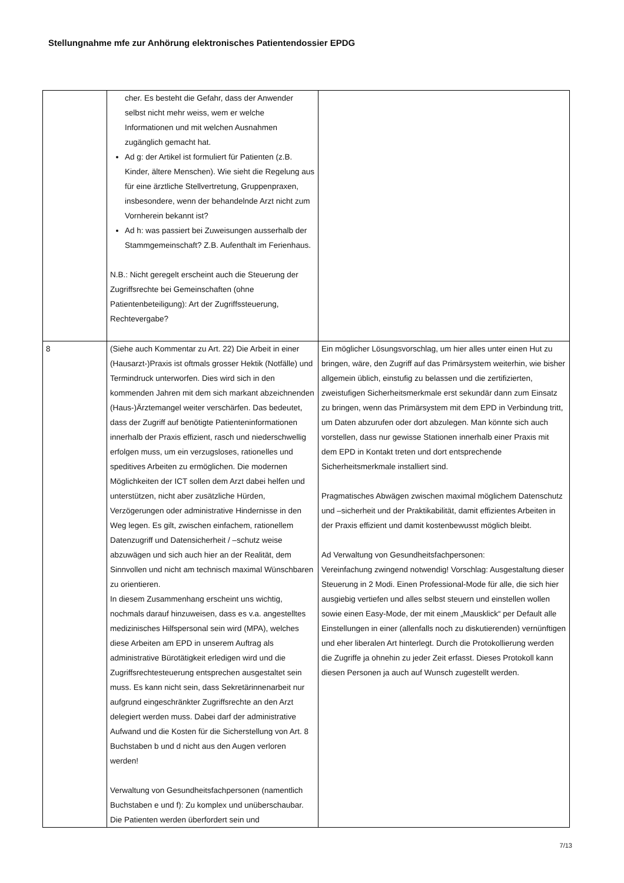Stellungnahme mfe zur Anhörung elektronisches Patientendossier EPDG
| | cher. Es besteht die Gefahr, dass der Anwender selbst nicht mehr weiss, wem er welche Informationen und mit welchen Ausnahmen zugänglich gemacht hat. Ad g: der Artikel ist formuliert für Patienten (z.B. Kinder, ältere Menschen). Wie sieht die Regelung aus für eine ärztliche Stellvertretung, Gruppenpraxen, insbesondere, wenn der behandelnde Arzt nicht zum Vornherein bekannt ist? Ad h: was passiert bei Zuweisungen ausserhalb der Stammgemeinschaft? Z.B. Aufenthalt im Ferienhaus. N.B.: Nicht geregelt erscheint auch die Steuerung der Zugriffsrechte bei Gemeinschaften (ohne Patientenbeteiligung): Art der Zugriffssteuerung, Rechtevergabe? | |
| 8 | (Siehe auch Kommentar zu Art. 22) Die Arbeit in einer (Hausarzt-)Praxis ist oftmals grosser Hektik (Notfälle) und Termindruck unterworfen. Dies wird sich in den kommenden Jahren mit dem sich markant abzeichnenden (Haus-)Ärztemangel weiter verschärfen. Das bedeutet, dass der Zugriff auf benötigte Patienteninformationen innerhalb der Praxis effizient, rasch und niederschwellig erfolgen muss, um ein verzugsloses, rationelles und speditives Arbeiten zu ermöglichen. Die modernen Möglichkeiten der ICT sollen dem Arzt dabei helfen und unterstützen, nicht aber zusätzliche Hürden, Verzögerungen oder administrative Hindernisse in den Weg legen. Es gilt, zwischen einfachem, rationellem Datenzugriff und Datensicherheit / –schutz weise abzuwägen und sich auch hier an der Realität, dem Sinnvollen und nicht am technisch maximal Wünschbaren zu orientieren. In diesem Zusammenhang erscheint uns wichtig, nochmals darauf hinzuweisen, dass es v.a. angestelltes medizinisches Hilfspersonal sein wird (MPA), welches diese Arbeiten am EPD in unserem Auftrag als administrative Bürotätigkeit erledigen wird und die Zugriffsrechtesteuerung entsprechen ausgestaltet sein muss. Es kann nicht sein, dass Sekretärinnenarbeit nur aufgrund eingeschränkter Zugriffsrechte an den Arzt delegiert werden muss. Dabei darf der administrative Aufwand und die Kosten für die Sicherstellung von Art. 8 Buchstaben b und d nicht aus den Augen verloren werden! Verwaltung von Gesundheitsfachpersonen (namentlich Buchstaben e und f): Zu komplex und unüberschaubar. Die Patienten werden überfordert sein und | Ein möglicher Lösungsvorschlag, um hier alles unter einen Hut zu bringen, wäre, den Zugriff auf das Primärsystem weiterhin, wie bisher allgemein üblich, einstufig zu belassen und die zertifizierten, zweistufigen Sicherheitsmerkmale erst sekundär dann zum Einsatz zu bringen, wenn das Primärsystem mit dem EPD in Verbindung tritt, um Daten abzurufen oder dort abzulegen. Man könnte sich auch vorstellen, dass nur gewisse Stationen innerhalb einer Praxis mit dem EPD in Kontakt treten und dort entsprechende Sicherheitsmerkmale installiert sind. Pragmatisches Abwägen zwischen maximal möglichem Datenschutz und –sicherheit und der Praktikabilität, damit effizientes Arbeiten in der Praxis effizient und damit kostenbewusst möglich bleibt. Ad Verwaltung von Gesundheitsfachpersonen: Vereinfachung zwingend notwendig! Vorschlag: Ausgestaltung dieser Steuerung in 2 Modi. Einen Professional-Mode für alle, die sich hier ausgiebig vertiefen und alles selbst steuern und einstellen wollen sowie einen Easy-Mode, der mit einem „Mausklick“ per Default alle Einstellungen in einer (allenfalls noch zu diskutierenden) vernünftigen und eher liberalen Art hinterlegt. Durch die Protokollierung werden die Zugriffe ja ohnehin zu jeder Zeit erfasst. Dieses Protokoll kann diesen Personen ja auch auf Wunsch zugestellt werden. |
7/13